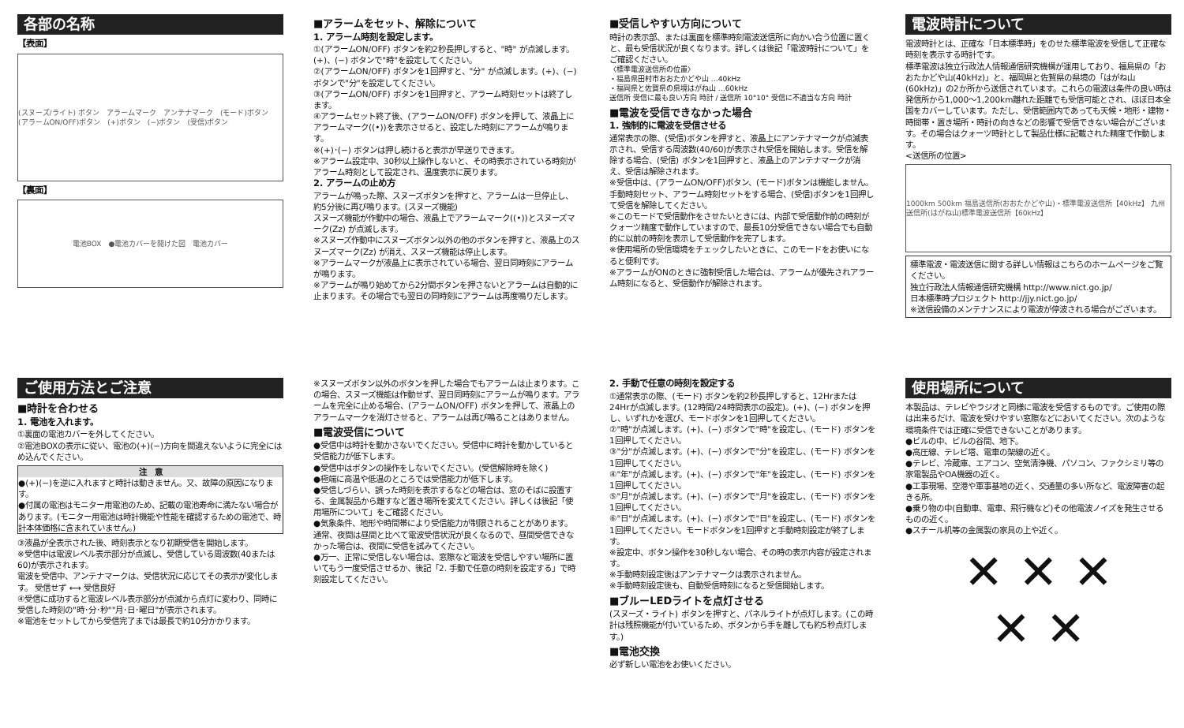各部の名称
【表面】
(スヌーズ/ライト) ボタン　アラームマーク　アンテナマーク　(モード)ボタン　(アラームON/OFF)ボタン　(+)ボタン　(−)ボタン　(受信)ボタン
【裏面】
電池BOX　●電池カバーを開けた図　電池カバー
■アラームをセット、解除について
1. アラーム時刻を設定します。
①(アラームON/OFF) ボタンを約2秒長押しすると、"時" が点滅します。(+)、(−) ボタンで"時"を設定してください。
②(アラームON/OFF) ボタンを1回押すと、"分" が点滅します。(+)、(−) ボタンで"分"を設定してください。
③(アラームON/OFF) ボタンを1回押すと、アラーム時刻セットは終了します。
④アラームセット終了後、(アラームON/OFF) ボタンを押して、液晶上にアラームマーク((•))を表示させると、設定した時刻にアラームが鳴ります。
※(+)･(−) ボタンは押し続けると表示が早送りできます。
※アラーム設定中、30秒以上操作しないと、その時表示されている時刻がアラーム時刻として設定され、温度表示に戻ります。
2. アラームの止め方
アラームが鳴った際、スヌーズボタンを押すと、アラームは一旦停止し、約5分後に再び鳴ります。(スヌーズ機能)
スヌーズ機能が作動中の場合、液晶上でアラームマーク((•))とスヌーズマーク(Zz) が点滅します。
※スヌーズ作動中にスヌーズボタン以外の他のボタンを押すと、液晶上のスヌーズマーク(Zz) が消え、スヌーズ機能は停止します。
※アラームマークが液晶上に表示されている場合、翌日同時刻にアラームが鳴ります。
※アラームが鳴り始めてから2分間ボタンを押さないとアラームは自動的に止まります。その場合でも翌日の同時刻にアラームは再度鳴りだします。
■受信しやすい方向について
時計の表示部、または裏面を標準時刻電波送信所に向かい合う位置に置くと、最も受信状況が良くなります。詳しくは後記「電波時計について」をご確認ください。
〈標準電波送信所の位置〉
・福島県田村市おおたかどや山 …40kHz
・福岡県と佐賀県の県境はがね山 …60kHz
送信所 受信に最も良い方向 時計 / 送信所 10°10° 受信に不適当な方向 時計
■電波を受信できなかった場合
1. 強制的に電波を受信させる
通常表示の際、(受信)ボタンを押すと、液晶上にアンテナマークが点滅表示され、受信する周波数(40/60)が表示され受信を開始します。受信を解除する場合、(受信) ボタンを1回押すと、液晶上のアンテナマークが消え、受信は解除されます。
※受信中は、(アラームON/OFF)ボタン、(モード)ボタンは機能しません。手動時刻セット、アラーム時刻セットをする場合、(受信)ボタンを1回押して受信を解除してください。
※このモードで受信動作をさせたいときには、内部で受信動作前の時刻がクォーツ精度で動作していますので、最長10分受信できない場合でも自動的に以前の時刻を表示して受信動作を完了します。
※使用場所の受信環境をチェックしたいときに、このモードをお使いになると便利です。
※アラームがONのときに強制受信した場合は、アラームが優先されアラーム時刻になると、受信動作が解除されます。
電波時計について
電波時計とは、正確な「日本標準時」をのせた標準電波を受信して正確な時刻を表示する時計です。
標準電波は独立行政法人情報通信研究機構が運用しており、福島県の「おおたかどや山(40kHz)」と、福岡県と佐賀県の県境の「はがね山(60kHz)」の2か所から送信されています。これらの電波は条件の良い時は発信所から1,000〜1,200km離れた距離でも受信可能とされ、ほぼ日本全国をカバーしています。ただし、受信範囲内であっても天候・地形・建物・時間帯・置き場所・時計の向きなどの影響で受信できない場合がございます。その場合はクォーツ時計として製品仕様に記載された精度で作動します。
<送信所の位置>
1000km 500km 福島送信所(おおたかどや山)・標準電波送信所【40kHz】 九州送信所(はがね山)標準電波送信所【60kHz】
標準電波・電波送信に関する詳しい情報はこちらのホームページをご覧ください。
独立行政法人情報通信研究機構 http://www.nict.go.jp/
日本標準時プロジェクト http://jjy.nict.go.jp/
※送信設備のメンテナンスにより電波が停波される場合がございます。
ご使用方法とご注意
■時計を合わせる
1. 電池を入れます。
①裏面の電池カバーを外してください。
②電池BOXの表示に従い、電池の(+)(−)方向を間違えないように完全にはめ込んでください。
注　意
●(+)(−)を逆に入れますと時計は動きません。又、故障の原因になります。
●付属の電池はモニター用電池のため、記載の電池寿命に満たない場合があります。(モニター用電池は時計機能や性能を確認するための電池で、時計本体価格に含まれていません。)
③液晶が全表示された後、時刻表示となり初期受信を開始します。
※受信中は電波レベル表示部分が点滅し、受信している周波数(40または60)が表示されます。
電波を受信中、アンテナマークは、受信状況に応じてその表示が変化します。 受信せず ⟷ 受信良好
④受信に成功すると電波レベル表示部分が点滅から点灯に変わり、同時に受信した時刻の"時･分･秒""月･日･曜日"が表示されます。
※電池をセットしてから受信完了までは最長で約10分かかります。
※スヌーズボタン以外のボタンを押した場合でもアラームは止まります。この場合、スヌーズ機能は作動せず、翌日同時刻にアラームが鳴ります。アラームを完全に止める場合、(アラームON/OFF) ボタンを押して、液晶上のアラームマークを消灯させると、アラームは再び鳴ることはありません。
■電波受信について
●受信中は時計を動かさないでください。受信中に時計を動かしていると受信能力が低下します。
●受信中はボタンの操作をしないでください。(受信解除時を除く)
●極端に高温や低温のところでは受信能力が低下します。
●受信しづらい、誤った時刻を表示するなどの場合は、窓のそばに設置する、金属製品から離すなど置き場所を変えてください。詳しくは後記「使用場所について」をご確認ください。
●気象条件、地形や時間帯により受信能力が制限されることがあります。通常、夜間は昼間と比べて電波受信状況が良くなるので、昼間受信できなかった場合は、夜間に受信を試みてください。
●万一、正常に受信しない場合は、窓際など電波を受信しやすい場所に置いてもう一度受信させるか、後記「2. 手動で任意の時刻を設定する」で時刻設定してください。
2. 手動で任意の時刻を設定する
①通常表示の際、(モード) ボタンを約2秒長押しすると、12Hrまたは24Hrが点滅します。(12時間/24時間表示の設定)。(+)、(−) ボタンを押し、いずれかを選び、モードボタンを1回押してください。
②"時"が点滅します。(+)、(−) ボタンで"時"を設定し、(モード) ボタンを1回押してください。
③"分"が点滅します。(+)、(−) ボタンで"分"を設定し、(モード) ボタンを1回押してください。
④"年"が点滅します。(+)、(−) ボタンで"年"を設定し、(モード) ボタンを1回押してください。
⑤"月"が点滅します。(+)、(−) ボタンで"月"を設定し、(モード) ボタンを1回押してください。
⑥"日"が点滅します。(+)、(−) ボタンで"日"を設定し、(モード) ボタンを1回押してください。モードボタンを1回押すと手動時刻設定が終了します。
※設定中、ボタン操作を30秒しない場合、その時の表示内容が設定されます。
※手動時刻設定後はアンテナマークは表示されません。
※手動時刻設定後も、自動受信時刻になると受信開始します。
■ブルーLEDライトを点灯させる
(スヌーズ・ライト) ボタンを押すと、パネルライトが点灯します。(この時計は残照機能が付いているため、ボタンから手を離しても約5秒点灯します。)
■電池交換
必ず新しい電池をお使いください。
使用場所について
本製品は、テレビやラジオと同様に電波を受信するものです。ご使用の際は出来るだけ、電波を受けやすい窓際などにおいてください。次のような環境条件では正確に受信できないことがあります。
●ビルの中、ビルの谷間、地下。
●高圧線、テレビ塔、電車の架線の近く。
●テレビ、冷蔵庫、エアコン、空気清浄機、パソコン、ファクシミリ等の家電製品やOA機器の近く。
●工事現場、空港や軍事基地の近く、交通量の多い所など、電波障害の起きる所。
●乗り物の中(自動車、電車、飛行機など)その他電波ノイズを発生させるものの近く。
●スチール机等の金属製の家具の上や近く。
✕ ✕ ✕
✕ ✕